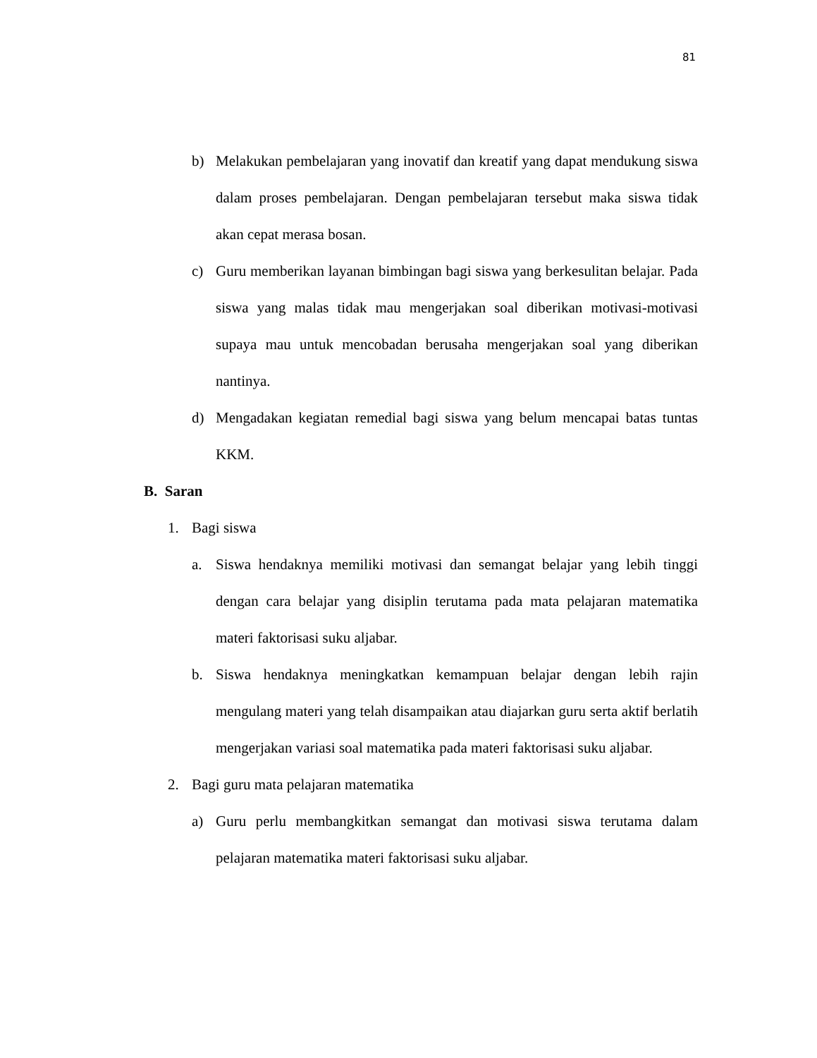81
b) Melakukan pembelajaran yang inovatif dan kreatif yang dapat mendukung siswa dalam proses pembelajaran. Dengan pembelajaran tersebut maka siswa tidak akan cepat merasa bosan.
c) Guru memberikan layanan bimbingan bagi siswa yang berkesulitan belajar. Pada siswa yang malas tidak mau mengerjakan soal diberikan motivasi-motivasi supaya mau untuk mencobadan berusaha mengerjakan soal yang diberikan nantinya.
d) Mengadakan kegiatan remedial bagi siswa yang belum mencapai batas tuntas KKM.
B. Saran
1. Bagi siswa
a. Siswa hendaknya memiliki motivasi dan semangat belajar yang lebih tinggi dengan cara belajar yang disiplin terutama pada mata pelajaran matematika materi faktorisasi suku aljabar.
b. Siswa hendaknya meningkatkan kemampuan belajar dengan lebih rajin mengulang materi yang telah disampaikan atau diajarkan guru serta aktif berlatih mengerjakan variasi soal matematika pada materi faktorisasi suku aljabar.
2. Bagi guru mata pelajaran matematika
a) Guru perlu membangkitkan semangat dan motivasi siswa terutama dalam pelajaran matematika materi faktorisasi suku aljabar.